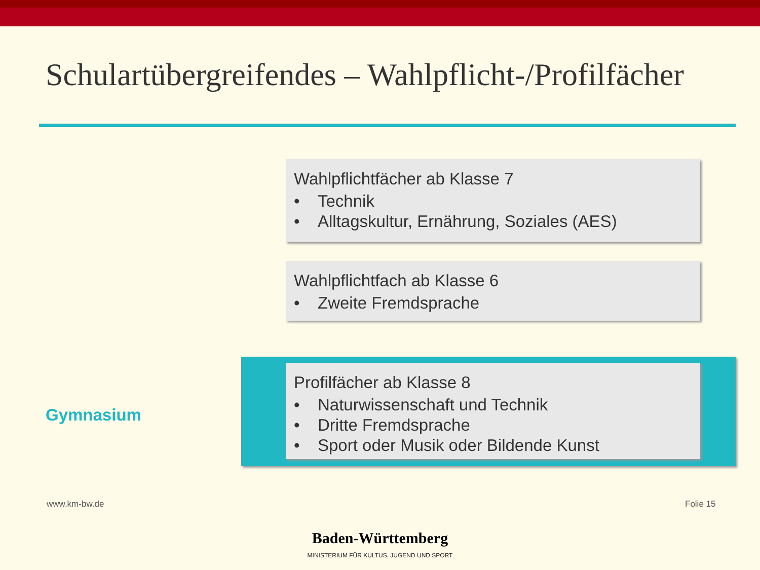Schulartübergreifendes – Wahlpflicht-/Profilfächer
Wahlpflichtfächer ab Klasse 7
• Technik
• Alltagskultur, Ernährung, Soziales (AES)
Wahlpflichtfach ab Klasse 6
• Zweite Fremdsprache
Profilfächer ab Klasse 8
• Naturwissenschaft und Technik
• Dritte Fremdsprache
• Sport oder Musik oder Bildende Kunst
Gymnasium
www.km-bw.de
Baden-Württemberg
MINISTERIUM FÜR KULTUS, JUGEND UND SPORT
Folie 15